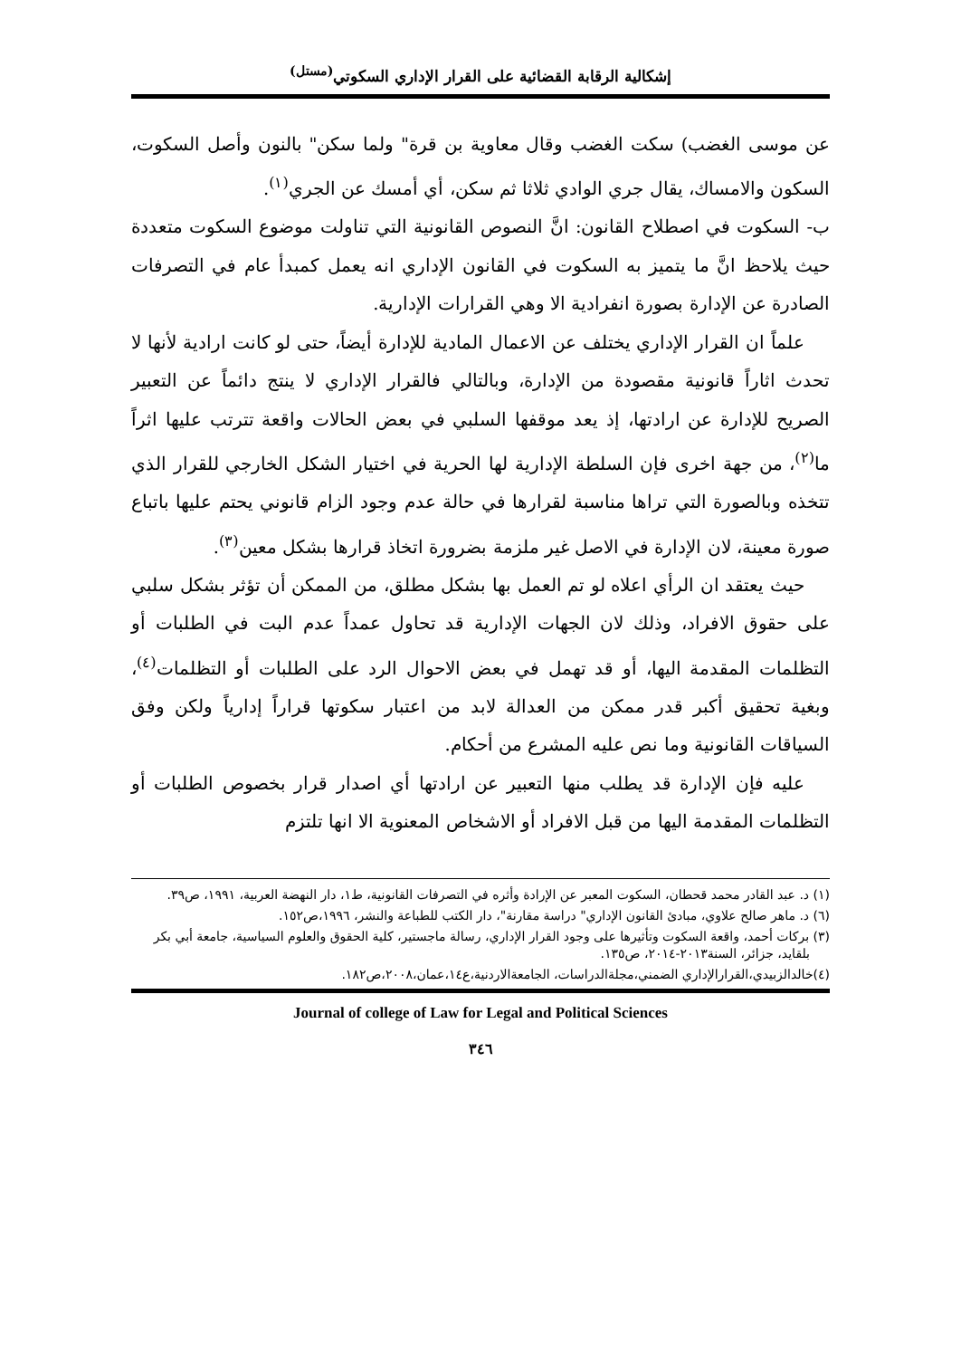إشكالية الرقابة القضائية على القرار الإداري السكوتي<sup>(مستل)</sup>
عن موسى الغضب) سكت الغضب وقال معاوية بن قرة" ولما سكن" بالنون وأصل السكوت، السكون والامساك، يقال جري الوادي ثلاثا ثم سكن، أي أمسك عن الجري<sup>(١)</sup>.
ب- السكوت في اصطلاح القانون: انَّ النصوص القانونية التي تناولت موضوع السكوت متعددة حيث يلاحظ انَّ ما يتميز به السكوت في القانون الإداري انه يعمل كمبدأ عام في التصرفات الصادرة عن الإدارة بصورة انفرادية الا وهي القرارات الإدارية.
علماً ان القرار الإداري يختلف عن الاعمال المادية للإدارة أيضاً، حتى لو كانت ارادية لأنها لا تحدث اثاراً قانونية مقصودة من الإدارة، وبالتالي فالقرار الإداري لا ينتج دائماً عن التعبير الصريح للإدارة عن ارادتها، إذ يعد موقفها السلبي في بعض الحالات واقعة تترتب عليها اثراً ما<sup>(٢)</sup>، من جهة اخرى فإن السلطة الإدارية لها الحرية في اختيار الشكل الخارجي للقرار الذي تتخذه وبالصورة التي تراها مناسبة لقرارها في حالة عدم وجود الزام قانوني يحتم عليها باتباع صورة معينة، لان الإدارة في الاصل غير ملزمة بضرورة اتخاذ قرارها بشكل معين<sup>(٣)</sup>.
حيث يعتقد ان الرأي اعلاه لو تم العمل بها بشكل مطلق، من الممكن أن تؤثر بشكل سلبي على حقوق الافراد، وذلك لان الجهات الإدارية قد تحاول عمداً عدم البت في الطلبات أو التظلمات المقدمة اليها، أو قد تهمل في بعض الاحوال الرد على الطلبات أو التظلمات<sup>(٤)</sup>، وبغية تحقيق أكبر قدر ممكن من العدالة لابد من اعتبار سكوتها قراراً إدارياً ولكن وفق السياقات القانونية وما نص عليه المشرع من أحكام.
عليه فإن الإدارة قد يطلب منها التعبير عن ارادتها أي اصدار قرار بخصوص الطلبات أو التظلمات المقدمة اليها من قبل الافراد أو الاشخاص المعنوية الا انها تلتزم
(١) د. عبد القادر محمد قحطان، السكوت المعبر عن الإرادة وأثره في التصرفات القانونية، ط١، دار النهضة العربية، ١٩٩١، ص٣٩.
(٦) د. ماهر صالح علاوي، مبادئ القانون الإداري" دراسة مقارنة"، دار الكتب للطباعة والنشر، ١٩٩٦،ص١٥٢.
(٣) بركات أحمد، واقعة السكوت وتأثيرها على وجود القرار الإداري، رسالة ماجستير، كلية الحقوق والعلوم السياسية، جامعة أبي بكر بلقايد، جزائر، السنة٢٠١٣-٢٠١٤، ص١٣٥.
(٤)خالدالزبيدي،القرارالإداري الضمني،مجلةالدراسات، الجامعةالاردنية،ع١٤،عمان،٢٠٠٨،ص١٨٢.
Journal of college of Law for Legal and Political Sciences
٣٤٦